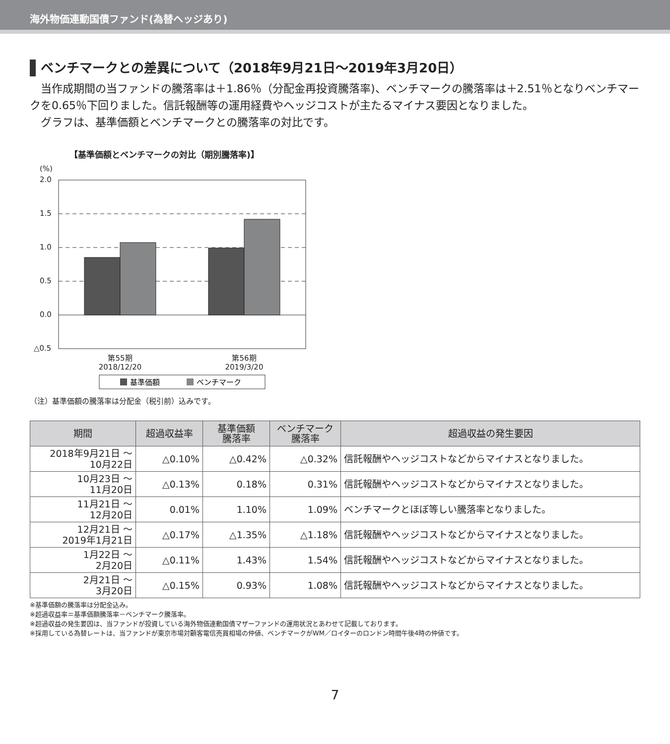海外物価連動国債ファンド(為替ヘッジあり)
ベンチマークとの差異について（2018年9月21日～2019年3月20日）
　当作成期間の当ファンドの騰落率は＋1.86％（分配金再投資騰落率)、ベンチマークの騰落率は＋2.51％となりベンチマークを0.65％下回りました。信託報酬等の運用経費やヘッジコストが主たるマイナス要因となりました。
　グラフは、基準価額とベンチマークとの騰落率の対比です。
【基準価額とベンチマークの対比（期別騰落率)】
(%)
2.0
1.5
1.0
0.5
0.0
△0.5
第55期
2018/12/20
第56期
2019/3/20
基準価額
ベンチマーク
（注）基準価額の騰落率は分配金（税引前）込みです。
| 期間 | 超過収益率 | 基準価額 騰落率 | ベンチマーク 騰落率 | 超過収益の発生要因 |
| --- | --- | --- | --- | --- |
| 2018年9月21日 ～ 10月22日 | △0.10% | △0.42% | △0.32% | 信託報酬やヘッジコストなどからマイナスとなりました。 |
| 10月23日 ～ 11月20日 | △0.13% | 0.18% | 0.31% | 信託報酬やヘッジコストなどからマイナスとなりました。 |
| 11月21日 ～ 12月20日 | 0.01% | 1.10% | 1.09% | ベンチマークとほぼ等しい騰落率となりました。 |
| 12月21日 ～ 2019年1月21日 | △0.17% | △1.35% | △1.18% | 信託報酬やヘッジコストなどからマイナスとなりました。 |
| 1月22日 ～ 2月20日 | △0.11% | 1.43% | 1.54% | 信託報酬やヘッジコストなどからマイナスとなりました。 |
| 2月21日 ～ 3月20日 | △0.15% | 0.93% | 1.08% | 信託報酬やヘッジコストなどからマイナスとなりました。 |
※基準価額の騰落率は分配金込み。
※超過収益率＝基準価額騰落率－ベンチマーク騰落率。
※超過収益の発生要因は、当ファンドが投資している海外物価連動国債マザーファンドの運用状況とあわせて記載しております。
※採用している為替レートは、当ファンドが東京市場対顧客電信売買相場の仲値、ベンチマークがWM／ロイターのロンドン時間午後4時の仲値です。
7